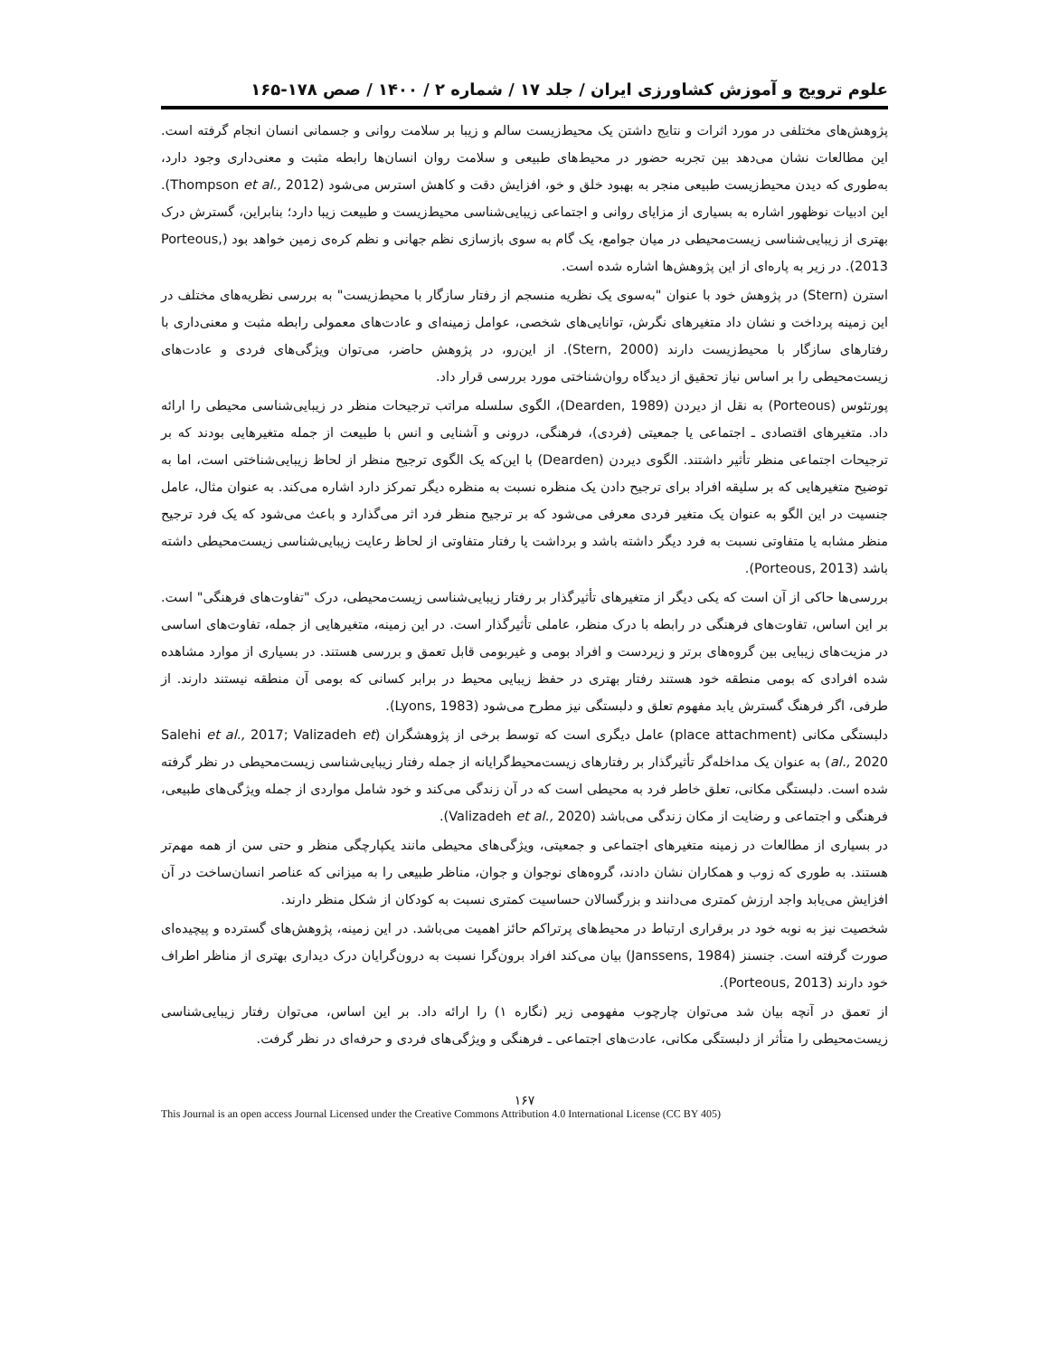علوم ترویج و آموزش کشاورزی ایران / جلد ۱۷ / شماره ۲ / ۱۴۰۰ / صص ۱۷۸-۱۶۵
پژوهش‌های مختلفی در مورد اثرات و نتایج داشتن یک محیط‌زیست سالم و زیبا بر سلامت روانی و جسمانی انسان انجام گرفته است. این مطالعات نشان می‌دهد بین تجربه حضور در محیط‌های طبیعی و سلامت روان انسان‌ها رابطه مثبت و معنی‌داری وجود دارد، به‌طوری که دیدن محیط‌زیست طبیعی منجر به بهبود خلق و خو، افزایش دقت و کاهش استرس می‌شود (Thompson et al., 2012). این ادبیات نوظهور اشاره به بسیاری از مزایای روانی و اجتماعی زیبایی‌شناسی محیط‌زیست و طبیعت زیبا دارد؛ بنابراین، گسترش درک بهتری از زیبایی‌شناسی زیست‌محیطی در میان جوامع، یک گام به سوی بازسازی نظم جهانی و نظم کره‌ی زمین خواهد بود (Porteous, 2013). در زیر به پاره‌ای از این پژوهش‌ها اشاره شده است.
استرن (Stern) در پژوهش خود با عنوان "به‌سوی یک نظریه منسجم از رفتار سازگار با محیط‌زیست" به بررسی نظریه‌های مختلف در این زمینه پرداخت و نشان داد متغیرهای نگرش، توانایی‌های شخصی، عوامل زمینه‌ای و عادت‌های معمولی رابطه مثبت و معنی‌داری با رفتارهای سازگار با محیط‌زیست دارند (Stern, 2000). از این‌رو، در پژوهش حاضر، می‌توان ویژگی‌های فردی و عادت‌های زیست‌محیطی را بر اساس نیاز تحقیق از دیدگاه روان‌شناختی مورد بررسی قرار داد.
پورتئوس (Porteous) به نقل از دیردن (Dearden, 1989)، الگوی سلسله مراتب ترجیحات منظر در زیبایی‌شناسی محیطی را ارائه داد. متغیرهای اقتصادی ـ اجتماعی یا جمعیتی (فردی)، فرهنگی، درونی و آشنایی و انس با طبیعت از جمله متغیرهایی بودند که بر ترجیحات اجتماعی منظر تأثیر داشتند. الگوی دیردن (Dearden) با این‌که یک الگوی ترجیح منظر از لحاظ زیبایی‌شناختی است، اما به توضیح متغیرهایی که بر سلیقه افراد برای ترجیح دادن یک منظره نسبت به منظره دیگر تمرکز دارد اشاره می‌کند. به عنوان مثال، عامل جنسیت در این الگو به عنوان یک متغیر فردی معرفی می‌شود که بر ترجیح منظر فرد اثر می‌گذارد و باعث می‌شود که یک فرد ترجیح منظر مشابه یا متفاوتی نسبت به فرد دیگر داشته باشد و برداشت یا رفتار متفاوتی از لحاظ رعایت زیبایی‌شناسی زیست‌محیطی داشته باشد (Porteous, 2013).
بررسی‌ها حاکی از آن است که یکی دیگر از متغیرهای تأثیرگذار بر رفتار زیبایی‌شناسی زیست‌محیطی، درک "تفاوت‌های فرهنگی" است. بر این اساس، تفاوت‌های فرهنگی در رابطه با درک منظر، عاملی تأثیرگذار است. در این زمینه، متغیرهایی از جمله، تفاوت‌های اساسی در مزیت‌های زیبایی بین گروه‌های برتر و زیردست و افراد بومی و غیربومی قابل تعمق و بررسی هستند. در بسیاری از موارد مشاهده شده افرادی که بومی منطقه خود هستند رفتار بهتری در حفظ زیبایی محیط در برابر کسانی که بومی آن منطقه نیستند دارند. از طرفی، اگر فرهنگ گسترش یابد مفهوم تعلق و دلبستگی نیز مطرح می‌شود (Lyons, 1983).
دلبستگی مکانی (place attachment) عامل دیگری است که توسط برخی از پژوهشگران (Salehi et al., 2017; Valizadeh et al., 2020) به عنوان یک مداخله‌گر تأثیرگذار بر رفتارهای زیست‌محیط‌گرایانه از جمله رفتار زیبایی‌شناسی زیست‌محیطی در نظر گرفته شده است. دلبستگی مکانی، تعلق خاطر فرد به محیطی است که در آن زندگی می‌کند و خود شامل مواردی از جمله ویژگی‌های طبیعی، فرهنگی و اجتماعی و رضایت از مکان زندگی می‌باشد (Valizadeh et al., 2020).
در بسیاری از مطالعات در زمینه متغیرهای اجتماعی و جمعیتی، ویژگی‌های محیطی مانند یکپارچگی منظر و حتی سن از همه مهم‌تر هستند. به طوری که زوب و همکاران نشان دادند، گروه‌های نوجوان و جوان، مناظر طبیعی را به میزانی که عناصر انسان‌ساخت در آن افزایش می‌یابد واجد ارزش کمتری می‌دانند و بزرگسالان حساسیت کمتری نسبت به کودکان از شکل منظر دارند.
شخصیت نیز به نوبه خود در برقراری ارتباط در محیط‌های پرتراکم حائز اهمیت می‌باشد. در این زمینه، پژوهش‌های گسترده و پیچیده‌ای صورت گرفته است. جنسنز (Janssens, 1984) بیان می‌کند افراد برون‌گرا نسبت به درون‌گرایان درک دیداری بهتری از مناظر اطراف خود دارند (Porteous, 2013).
از تعمق در آنچه بیان شد می‌توان چارچوب مفهومی زیر (نگاره ۱) را ارائه داد. بر این اساس، می‌توان رفتار زیبایی‌شناسی زیست‌محیطی را متأثر از دلبستگی مکانی، عادت‌های اجتماعی ـ فرهنگی و ویژگی‌های فردی و حرفه‌ای در نظر گرفت.
۱۶۷
This Journal is an open access Journal Licensed under the Creative Commons Attribution 4.0 International License (CC BY 405)